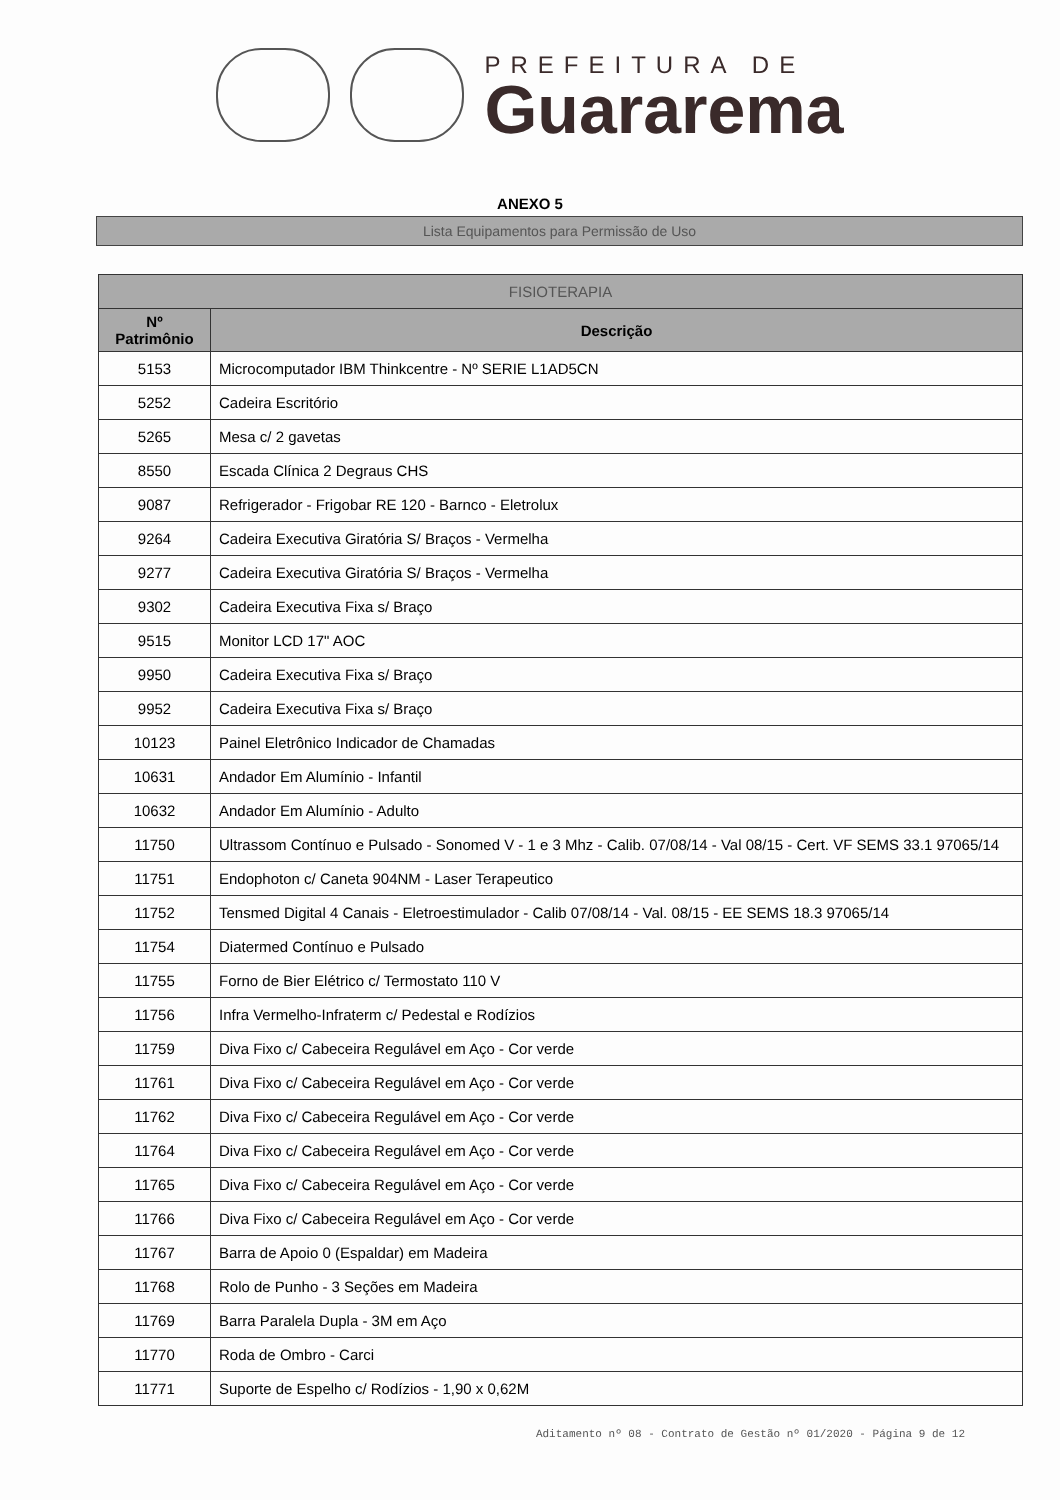PREFEITURA DE
Guararema
ANEXO 5
Lista Equipamentos para Permissão de Uso
| FISIOTERAPIA | |
| --- | --- |
| Nº Patrimônio | Descrição |
| 5153 | Microcomputador IBM Thinkcentre - Nº SERIE L1AD5CN |
| 5252 | Cadeira Escritório |
| 5265 | Mesa c/ 2 gavetas |
| 8550 | Escada Clínica 2 Degraus CHS |
| 9087 | Refrigerador - Frigobar RE 120 - Barnco - Eletrolux |
| 9264 | Cadeira Executiva Giratória S/ Braços - Vermelha |
| 9277 | Cadeira Executiva Giratória S/ Braços - Vermelha |
| 9302 | Cadeira Executiva Fixa s/ Braço |
| 9515 | Monitor LCD 17" AOC |
| 9950 | Cadeira Executiva Fixa s/ Braço |
| 9952 | Cadeira Executiva Fixa s/ Braço |
| 10123 | Painel Eletrônico Indicador de Chamadas |
| 10631 | Andador Em Alumínio - Infantil |
| 10632 | Andador Em Alumínio - Adulto |
| 11750 | Ultrassom Contínuo e Pulsado - Sonomed V - 1 e 3 Mhz - Calib. 07/08/14 - Val 08/15 - Cert. VF SEMS 33.1 97065/14 |
| 11751 | Endophoton c/ Caneta 904NM - Laser Terapeutico |
| 11752 | Tensmed Digital 4 Canais - Eletroestimulador - Calib 07/08/14 - Val. 08/15 - EE SEMS 18.3 97065/14 |
| 11754 | Diatermed Contínuo e Pulsado |
| 11755 | Forno de Bier Elétrico c/ Termostato 110 V |
| 11756 | Infra Vermelho-Infraterm c/ Pedestal e Rodízios |
| 11759 | Diva Fixo c/ Cabeceira Regulável em Aço - Cor verde |
| 11761 | Diva Fixo c/ Cabeceira Regulável em Aço - Cor verde |
| 11762 | Diva Fixo c/ Cabeceira Regulável em Aço - Cor verde |
| 11764 | Diva Fixo c/ Cabeceira Regulável em Aço - Cor verde |
| 11765 | Diva Fixo c/ Cabeceira Regulável em Aço - Cor verde |
| 11766 | Diva Fixo c/ Cabeceira Regulável em Aço - Cor verde |
| 11767 | Barra de Apoio 0 (Espaldar) em Madeira |
| 11768 | Rolo de Punho - 3 Seções em Madeira |
| 11769 | Barra Paralela Dupla - 3M em Aço |
| 11770 | Roda de Ombro - Carci |
| 11771 | Suporte de Espelho c/ Rodízios - 1,90 x 0,62M |
Aditamento nº 08 - Contrato de Gestão nº 01/2020 - Página 9 de 12